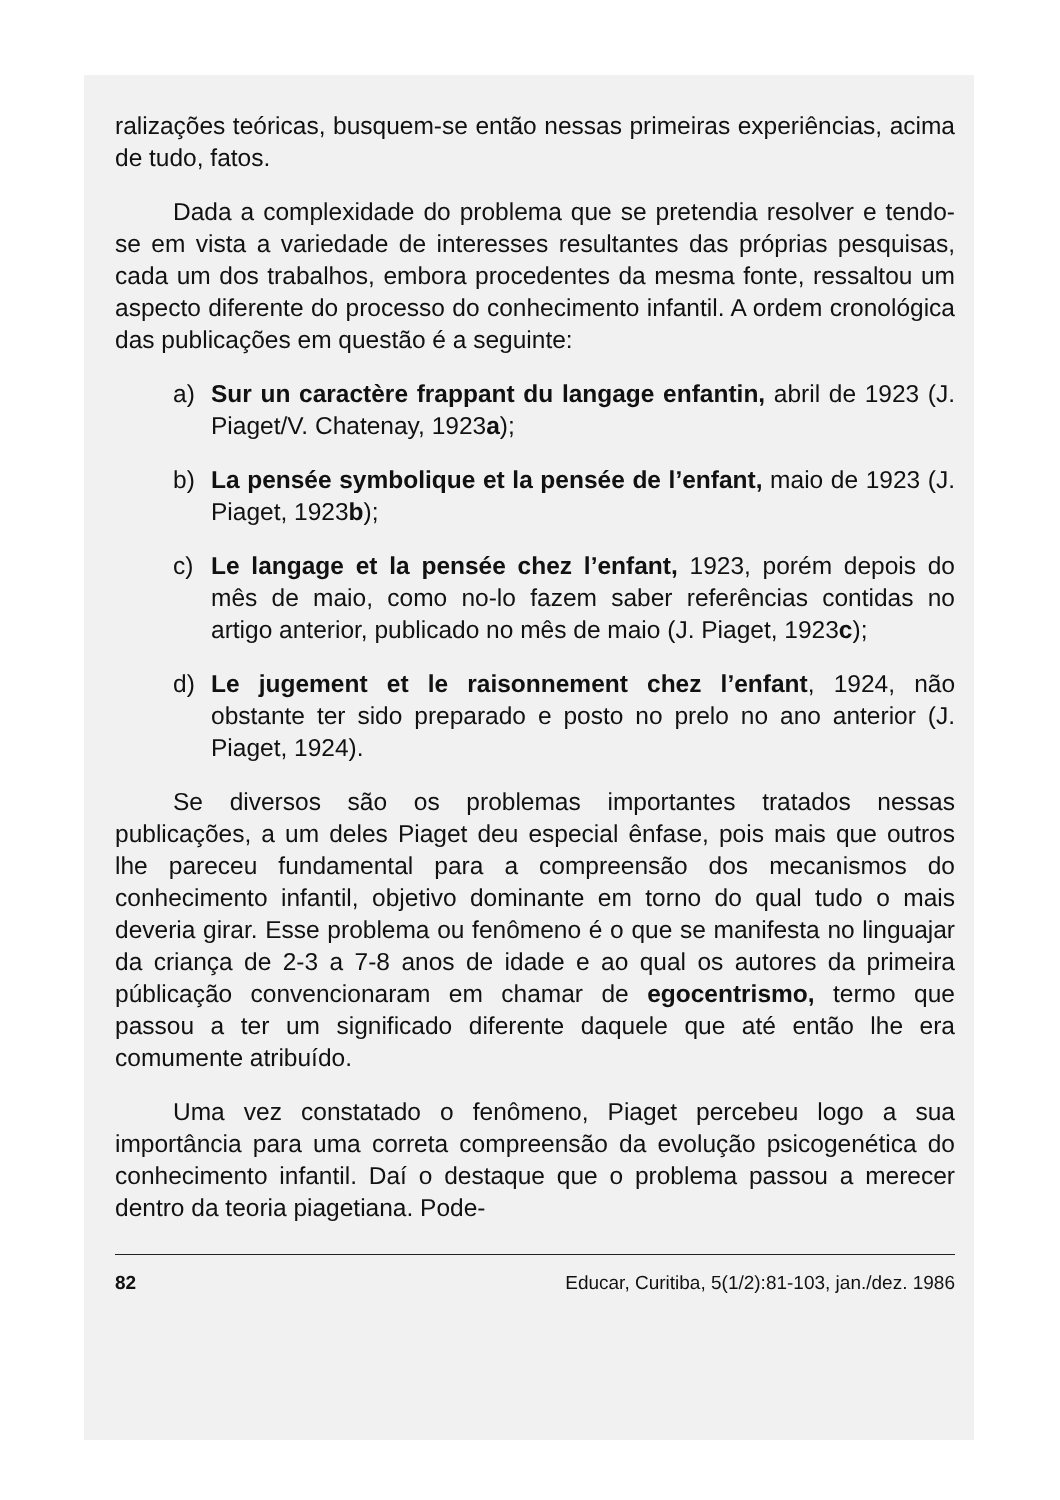ralizações teóricas, busquem-se então nessas primeiras experiências, acima de tudo, fatos.
Dada a complexidade do problema que se pretendia resolver e tendo-se em vista a variedade de interesses resultantes das próprias pesquisas, cada um dos trabalhos, embora procedentes da mesma fonte, ressaltou um aspecto diferente do processo do conhecimento infantil. A ordem cronológica das publicações em questão é a seguinte:
a) Sur un caractère frappant du langage enfantin, abril de 1923 (J. Piaget/V. Chatenay, 1923a);
b) La pensée symbolique et la pensée de l’enfant, maio de 1923 (J. Piaget, 1923b);
c) Le langage et la pensée chez l’enfant, 1923, porém depois do mês de maio, como no-lo fazem saber referências contidas no artigo anterior, publicado no mês de maio (J. Piaget, 1923c);
d) Le jugement et le raisonnement chez l’enfant, 1924, não obstante ter sido preparado e posto no prelo no ano anterior (J. Piaget, 1924).
Se diversos são os problemas importantes tratados nessas publicações, a um deles Piaget deu especial ênfase, pois mais que outros lhe pareceu fundamental para a compreensão dos mecanismos do conhecimento infantil, objetivo dominante em torno do qual tudo o mais deveria girar. Esse problema ou fenômeno é o que se manifesta no linguajar da criança de 2-3 a 7-8 anos de idade e ao qual os autores da primeira públicação convencionaram em chamar de egocentrismo, termo que passou a ter um significado diferente daquele que até então lhe era comumente atribuído.
Uma vez constatado o fenômeno, Piaget percebeu logo a sua importância para uma correta compreensão da evolução psicogenética do conhecimento infantil. Daí o destaque que o problema passou a merecer dentro da teoria piagetiana. Pode-
82 Educar, Curitiba, 5(1/2):81-103, jan./dez. 1986